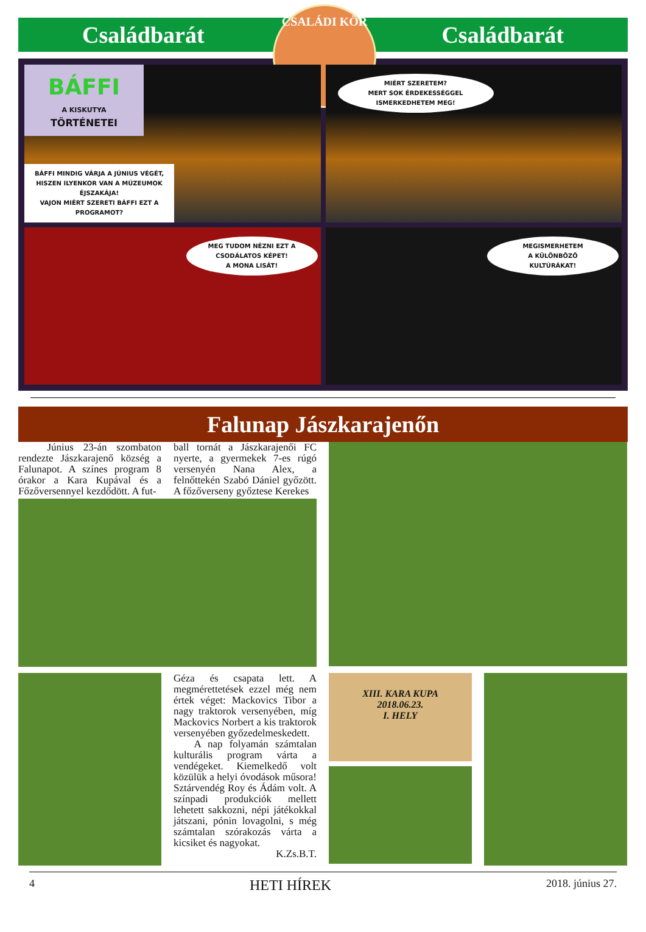Családbarát
CSALÁDI KÖR
Családbarát
BÁFFI
A KISKUTYA
TÖRTÉNETEI
BÁFFI MINDIG VÁRJA A JÚNIUS VÉGÉT, HISZEN ILYENKOR VAN A MÚZEUMOK ÉJSZAKÁJA!
VAJON MIÉRT SZERETI BÁFFI EZT A PROGRAMOT?
MIÉRT SZERETEM?
MERT SOK ÉRDEKESSÉGGEL ISMERKEDHETEM MEG!
MEG TUDOM NÉZNI EZT A CSODÁLATOS KÉPET!
A MONA LISÁT!
MEGISMERHETEM
A KÜLÖNBÖZŐ
KULTÚRÁKAT!
Falunap Jászkarajenőn
Június 23-án szombaton rendezte Jászkarajenő község a Falunapot. A színes program 8 órakor a Kara Kupával és a Főzőversennyel kezdődött. A fut-
ball tornát a Jászkarajenői FC nyerte, a gyermekek 7-es rúgó versenyén Nana Alex, a felnőttekén Szabó Dániel győzött. A főzőverseny győztese Kerekes
Géza és csapata lett. A megmérettetések ezzel még nem értek véget: Mackovics Tibor a nagy traktorok versenyében, míg Mackovics Norbert a kis traktorok versenyében győzedelmeskedett.
A nap folyamán számtalan kulturális program várta a vendégeket. Kiemelkedő volt közülük a helyi óvodások műsora! Sztárvendég Roy és Ádám volt. A színpadi produkciók mellett lehetett sakkozni, népi játékokkal játszani, pónin lovagolni, s még számtalan szórakozás várta a kicsiket és nagyokat.
K.Zs.B.T.
XIII. KARA KUPA
2018.06.23.
I. HELY
4 HETI HÍREK 2018. június 27.